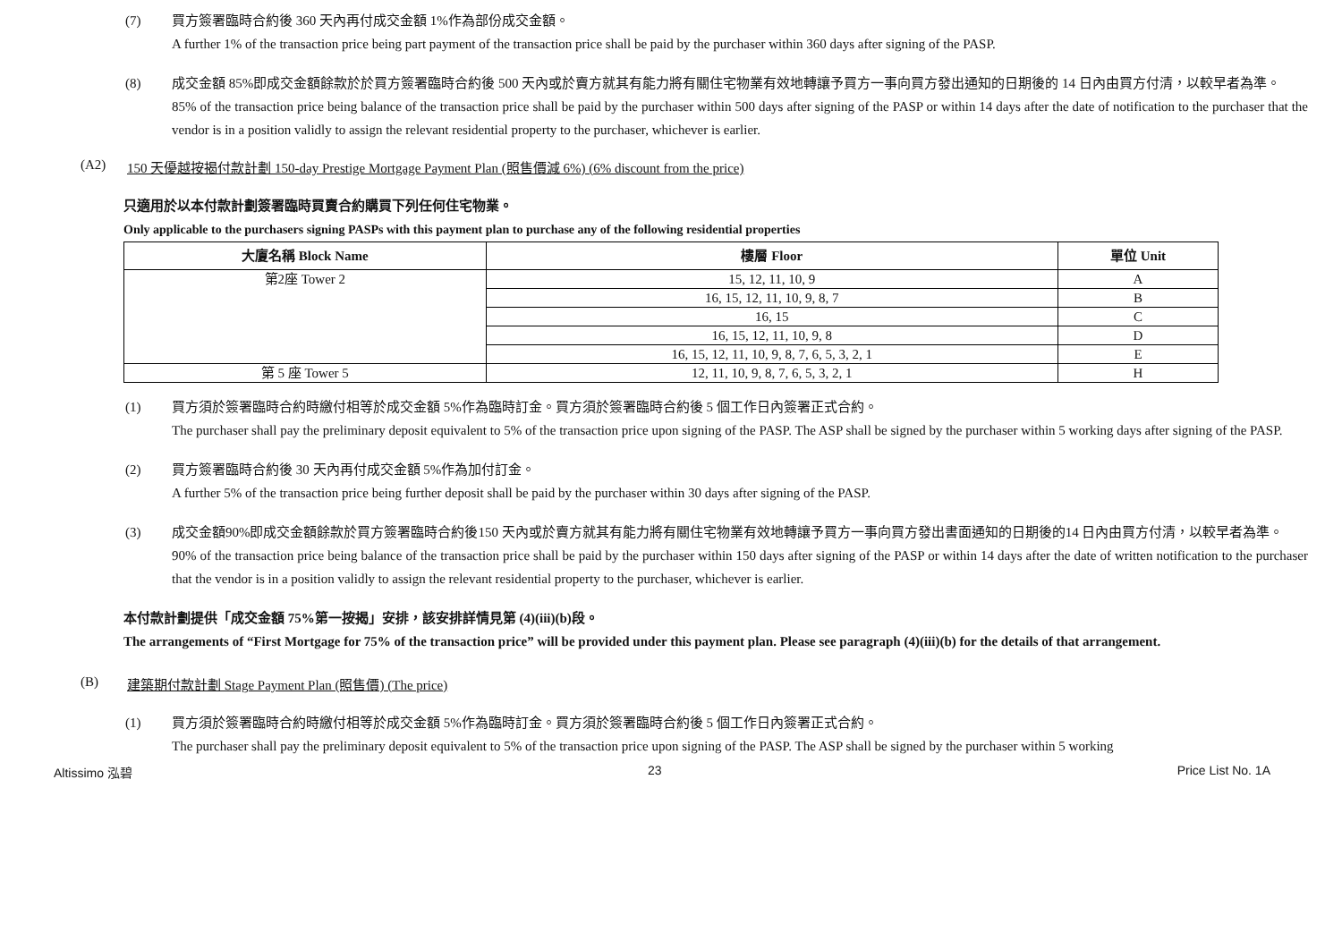(7) 買方簽署臨時合約後 360 天內再付成交金額 1%作為部份成交金額。
A further 1% of the transaction price being part payment of the transaction price shall be paid by the purchaser within 360 days after signing of the PASP.
(8) 成交金額 85%即成交金額餘款於於買方簽署臨時合約後 500 天內或於賣方就其有能力將有關住宅物業有效地轉讓予買方一事向買方發出通知的日期後的 14 日內由買方付清，以較早者為準。
85% of the transaction price being balance of the transaction price shall be paid by the purchaser within 500 days after signing of the PASP or within 14 days after the date of notification to the purchaser that the vendor is in a position validly to assign the relevant residential property to the purchaser, whichever is earlier.
(A2) 150 天優越按揭付款計劃 150-day Prestige Mortgage Payment Plan (照售價減 6%) (6% discount from the price)
只適用於以本付款計劃簽署臨時買賣合約購買下列任何住宅物業。
Only applicable to the purchasers signing PASPs with this payment plan to purchase any of the following residential properties
| 大廈名稱 Block Name | 樓層 Floor | 單位 Unit |
| --- | --- | --- |
| 第2座 Tower 2 | 15, 12, 11, 10, 9 | A |
| | 16, 15, 12, 11, 10, 9, 8, 7 | B |
| | 16, 15 | C |
| | 16, 15, 12, 11, 10, 9, 8 | D |
| | 16, 15, 12, 11, 10, 9, 8, 7, 6, 5, 3, 2, 1 | E |
| 第 5 座 Tower 5 | 12, 11, 10, 9, 8, 7, 6, 5, 3, 2, 1 | H |
(1) 買方須於簽署臨時合約時繳付相等於成交金額 5%作為臨時訂金。買方須於簽署臨時合約後 5 個工作日內簽署正式合約。
The purchaser shall pay the preliminary deposit equivalent to 5% of the transaction price upon signing of the PASP. The ASP shall be signed by the purchaser within 5 working days after signing of the PASP.
(2) 買方簽署臨時合約後 30 天內再付成交金額 5%作為加付訂金。
A further 5% of the transaction price being further deposit shall be paid by the purchaser within 30 days after signing of the PASP.
(3) 成交金額90%即成交金額餘款於買方簽署臨時合約後150 天內或於賣方就其有能力將有關住宅物業有效地轉讓予買方一事向買方發出書面通知的日期後的14 日內由買方付清，以較早者為準。
90% of the transaction price being balance of the transaction price shall be paid by the purchaser within 150 days after signing of the PASP or within 14 days after the date of written notification to the purchaser that the vendor is in a position validly to assign the relevant residential property to the purchaser, whichever is earlier.
本付款計劃提供「成交金額 75%第一按揭」安排，該安排詳情見第 (4)(iii)(b)段。
The arrangements of “First Mortgage for 75% of the transaction price” will be provided under this payment plan. Please see paragraph (4)(iii)(b) for the details of that arrangement.
(B) 建築期付款計劃 Stage Payment Plan (照售價) (The price)
(1) 買方須於簽署臨時合約時繳付相等於成交金額 5%作為臨時訂金。買方須於簽署臨時合約後 5 個工作日內簽署正式合約。
The purchaser shall pay the preliminary deposit equivalent to 5% of the transaction price upon signing of the PASP. The ASP shall be signed by the purchaser within 5 working
Altissimo 泓碧 23 Price List No. 1A